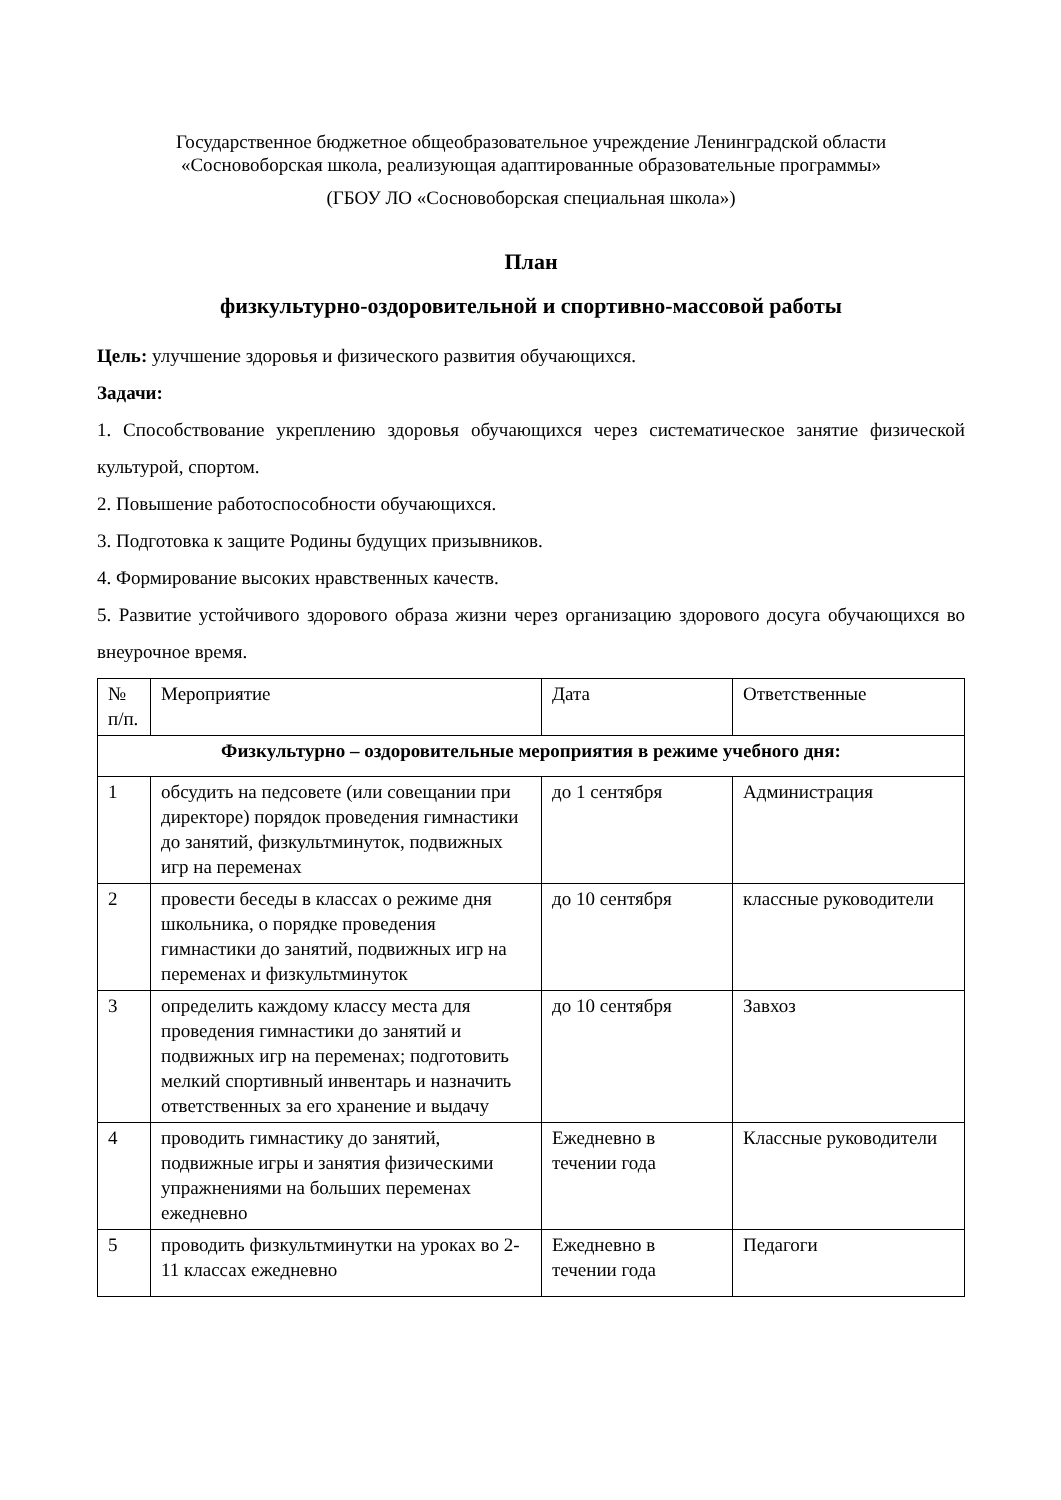Государственное бюджетное общеобразовательное учреждение Ленинградской области
«Сосновоборская школа, реализующая адаптированные образовательные программы»
(ГБОУ ЛО «Сосновоборская специальная школа»)
План
физкультурно-оздоровительной и спортивно-массовой работы
Цель: улучшение здоровья и физического развития обучающихся.
Задачи:
1. Способствование укреплению здоровья обучающихся через систематическое занятие физической культурой, спортом.
2. Повышение работоспособности обучающихся.
3. Подготовка к защите Родины будущих призывников.
4. Формирование высоких нравственных качеств.
5. Развитие устойчивого здорового образа жизни через организацию здорового досуга обучающихся во внеурочное время.
| № п/п. | Мероприятие | Дата | Ответственные |
| --- | --- | --- | --- |
| Физкультурно – оздоровительные мероприятия в режиме учебного дня: | | | |
| 1 | обсудить на педсовете (или совещании при директоре) порядок проведения гимнастики до занятий, физкультминуток, подвижных игр на переменах | до 1 сентября | Администрация |
| 2 | провести беседы в классах о режиме дня школьника, о порядке проведения гимнастики до занятий, подвижных игр на переменах и физкультминуток | до 10 сентября | классные руководители |
| 3 | определить каждому классу места для проведения гимнастики до занятий и подвижных игр на переменах; подготовить мелкий спортивный инвентарь и назначить ответственных за его хранение и выдачу | до 10 сентября | Завхоз |
| 4 | проводить гимнастику до занятий, подвижные игры и занятия физическими упражнениями на больших переменах ежедневно | Ежедневно в течении года | Классные руководители |
| 5 | проводить физкультминутки на уроках во 2-11 классах ежедневно | Ежедневно в течении года | Педагоги |